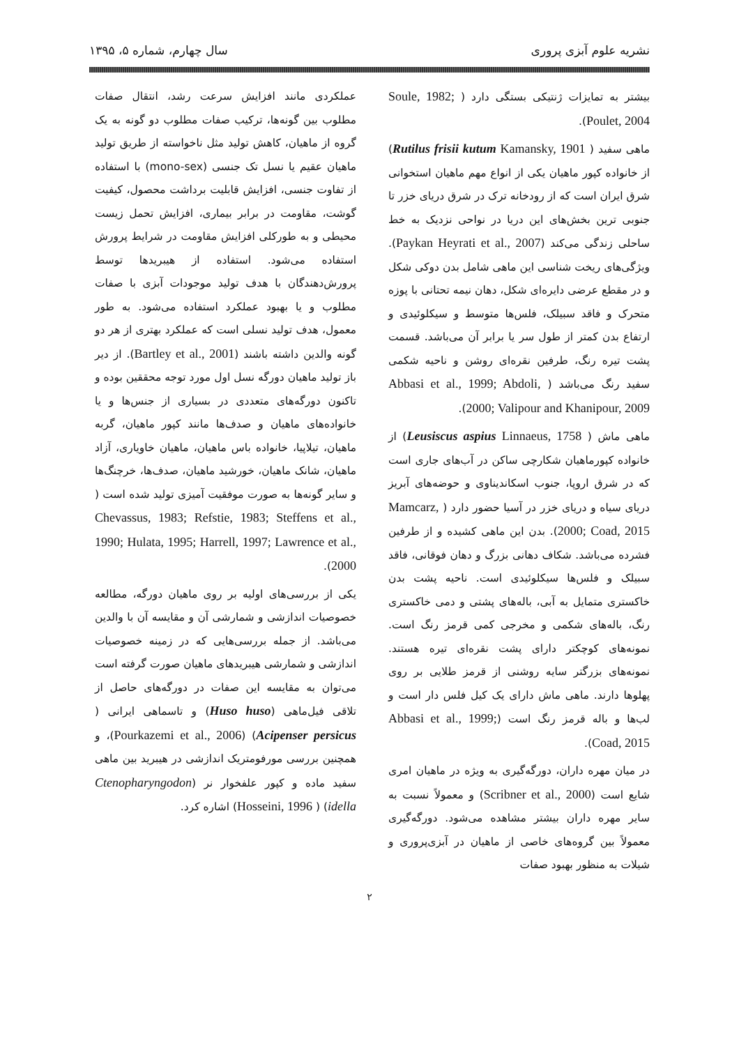نشریه علوم آبزی پروری سال چهارم، شماره ۵، ۱۳۹۵
بیشتر به تمایزات ژنتیکی بستگی دارد ( Soule, 1982; Poulet, 2004).
ماهی سفید ( Rutilus frisii kutum Kamansky, 1901) از خانواده کپور ماهیان یکی از انواع مهم ماهیان استخوانی شرق ایران است که از رودخانه ترک در شرق دریای خزر تا جنوبی ترین بخش‌های این دریا در نواحی نزدیک به خط ساحلی زندگی می‌کند (Paykan Heyrati et al., 2007). ویژگی‌های ریخت شناسی این ماهی شامل بدن دوکی شکل و در مقطع عرضی دایره‌ای شکل، دهان نیمه تحتانی با پوزه متحرک و فاقد سبیلک، فلس‌ها متوسط و سیکلوئیدی و ارتفاع بدن کمتر از طول سر یا برابر آن می‌باشد. قسمت پشت تیره رنگ، طرفین نقره‌ای روشن و ناحیه شکمی سفید رنگ می‌باشد ( Abbasi et al., 1999; Abdoli, 2000; Valipour and Khanipour, 2009).
ماهی ماش ( Leusiscus aspius Linnaeus, 1758) از خانواده کپورماهیان شکارچی ساکن در آب‌های جاری است که در شرق اروپا، جنوب اسکاندیناوی و حوضه‌های آبریز دریای سیاه و دریای خزر در آسیا حضور دارد ( Mamcarz, 2000; Coad, 2015). بدن این ماهی کشیده و از طرفین فشرده می‌باشد. شکاف دهانی بزرگ و دهان فوقانی، فاقد سبیلک و فلس‌ها سیکلوئیدی است. ناحیه پشت بدن خاکستری متمایل به آبی، باله‌های پشتی و دمی خاکستری رنگ، باله‌های شکمی و مخرجی کمی قرمز رنگ است. نمونه‌های کوچکتر دارای پشت نقره‌ای تیره هستند. نمونه‌های بزرگتر سایه روشنی از قرمز طلایی بر روی پهلوها دارند. ماهی ماش دارای یک کیل فلس دار است و لب‌ها و باله قرمز رنگ است (Abbasi et al., 1999; Coad, 2015).
در میان مهره داران، دورگه‌گیری به ویژه در ماهیان امری شایع است (Scribner et al., 2000) و معمولاً نسبت به سایر مهره داران بیشتر مشاهده می‌شود. دورگه‌گیری معمولاً بین گروه‌های خاصی از ماهیان در آبزی‌پروری و شیلات به منظور بهبود صفات
عملکردی مانند افزایش سرعت رشد، انتقال صفات مطلوب بین گونه‌ها، ترکیب صفات مطلوب دو گونه به یک گروه از ماهیان، کاهش تولید مثل ناخواسته از طریق تولید ماهیان عقیم یا نسل تک جنسی (mono-sex) با استفاده از تفاوت جنسی، افزایش قابلیت برداشت محصول، کیفیت گوشت، مقاومت در برابر بیماری، افزایش تحمل زیست محیطی و به طورکلی افزایش مقاومت در شرایط پرورش استفاده می‌شود. استفاده از هیبریدها توسط پرورش‌دهندگان با هدف تولید موجودات آبزی با صفات مطلوب و یا بهبود عملکرد استفاده می‌شود. به طور معمول، هدف تولید نسلی است که عملکرد بهتری از هر دو گونه والدین داشته باشند (Bartley et al., 2001). از دیر باز تولید ماهیان دورگه نسل اول مورد توجه محققین بوده و تاکنون دورگه‌های متعددی در بسیاری از جنس‌ها و یا خانواده‌های ماهیان و صدف‌ها مانند کپور ماهیان، گربه ماهیان، تیلاپیا، خانواده باس ماهیان، ماهیان خاویاری، آزاد ماهیان، شانک ماهیان، خورشید ماهیان، صدف‌ها، خرچنگ‌ها و سایر گونه‌ها به صورت موفقیت آمیزی تولید شده است ( Chevassus, 1983; Refstie, 1983; Steffens et al., 1990; Hulata, 1995; Harrell, 1997; Lawrence et al., 2000).
یکی از بررسی‌های اولیه بر روی ماهیان دورگه، مطالعه خصوصیات اندازشی و شمارشی آن و مقایسه آن با والدین می‌باشد. از جمله بررسی‌هایی که در زمینه خصوصیات اندازشی و شمارشی هیبریدهای ماهیان صورت گرفته است می‌توان به مقایسه این صفات در دورگه‌های حاصل از تلاقی فیل‌ماهی (Huso huso) و تاسماهی ایرانی ( Acipenser persicus) (Pourkazemi et al., 2006)، و همچنین بررسی مورفومتریک اندازشی در هیبرید بین ماهی سفید ماده و کپور علفخوار نر (Ctenopharyngodon idella) ( Hosseini, 1996) اشاره کرد.
۲